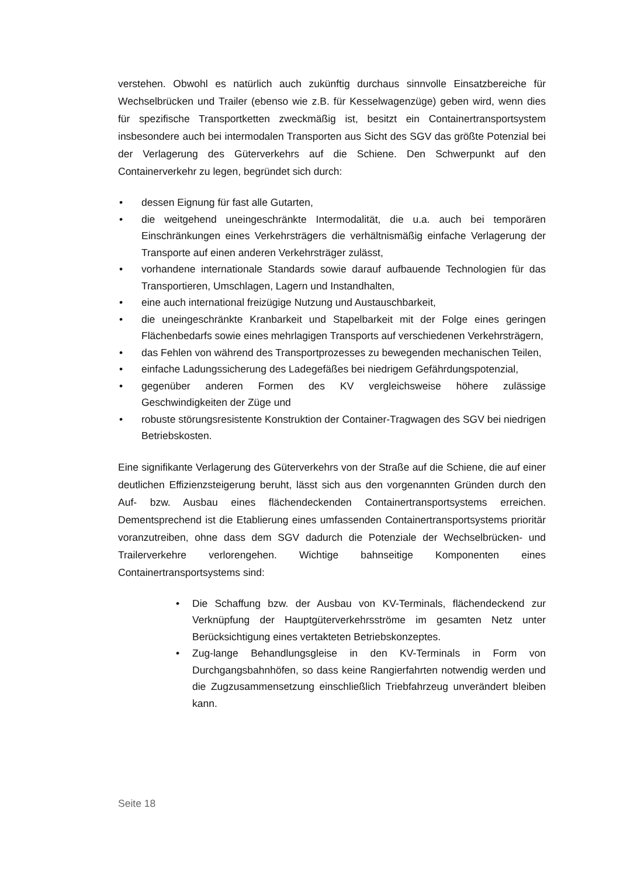verstehen. Obwohl es natürlich auch zukünftig durchaus sinnvolle Einsatzbereiche für Wechselbrücken und Trailer (ebenso wie z.B. für Kesselwagenzüge) geben wird, wenn dies für spezifische Transportketten zweckmäßig ist, besitzt ein Containertransportsystem insbesondere auch bei intermodalen Transporten aus Sicht des SGV das größte Potenzial bei der Verlagerung des Güterverkehrs auf die Schiene. Den Schwerpunkt auf den Containerverkehr zu legen, begründet sich durch:
• dessen Eignung für fast alle Gutarten,
• die weitgehend uneingeschränkte Intermodalität, die u.a. auch bei temporären Einschränkungen eines Verkehrsträgers die verhältnismäßig einfache Verlagerung der Transporte auf einen anderen Verkehrsträger zulässt,
• vorhandene internationale Standards sowie darauf aufbauende Technologien für das Transportieren, Umschlagen, Lagern und Instandhalten,
• eine auch international freizügige Nutzung und Austauschbarkeit,
• die uneingeschränkte Kranbarkeit und Stapelbarkeit mit der Folge eines geringen Flächenbedarfs sowie eines mehrlagigen Transports auf verschiedenen Verkehrsträgern,
• das Fehlen von während des Transportprozesses zu bewegenden mechanischen Teilen,
• einfache Ladungssicherung des Ladegefäßes bei niedrigem Gefährdungspotenzial,
• gegenüber anderen Formen des KV vergleichsweise höhere zulässige Geschwindigkeiten der Züge und
• robuste störungsresistente Konstruktion der Container-Tragwagen des SGV bei niedrigen Betriebskosten.
Eine signifikante Verlagerung des Güterverkehrs von der Straße auf die Schiene, die auf einer deutlichen Effizienzsteigerung beruht, lässt sich aus den vorgenannten Gründen durch den Auf- bzw. Ausbau eines flächendeckenden Containertransportsystems erreichen. Dementsprechend ist die Etablierung eines umfassenden Containertransportsystems prioritär voranzutreiben, ohne dass dem SGV dadurch die Potenziale der Wechselbrücken- und Trailerverkehre verlorengehen. Wichtige bahnseitige Komponenten eines Containertransportsystems sind:
• Die Schaffung bzw. der Ausbau von KV-Terminals, flächendeckend zur Verknüpfung der Hauptgüterverkehrsströme im gesamten Netz unter Berücksichtigung eines vertakteten Betriebskonzeptes.
• Zug-lange Behandlungsgleise in den KV-Terminals in Form von Durchgangsbahnhöfen, so dass keine Rangierfahrten notwendig werden und die Zugzusammensetzung einschließlich Triebfahrzeug unverändert bleiben kann.
Seite 18